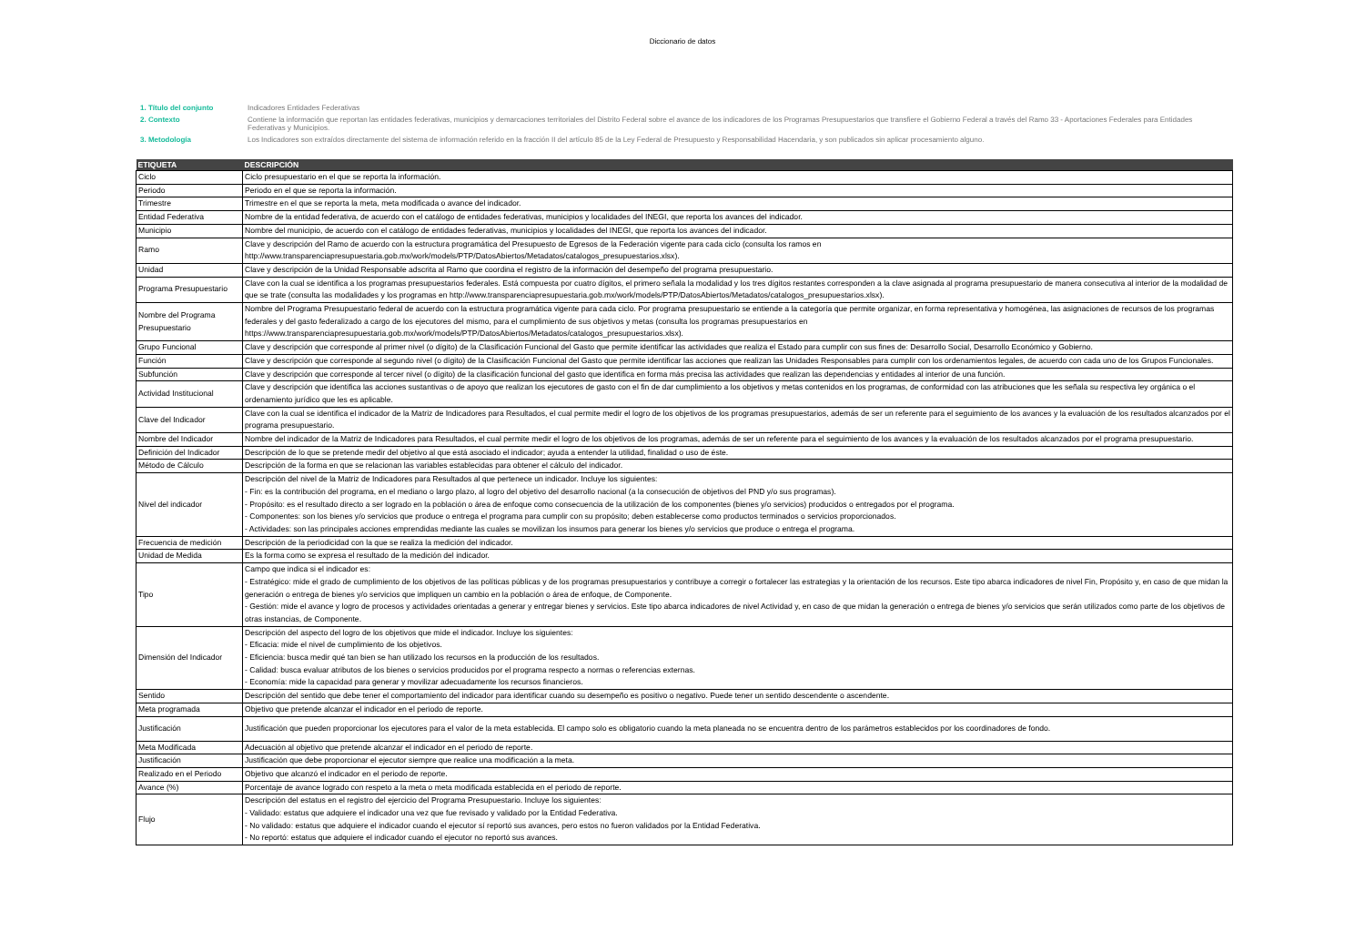Diccionario de datos
| 1. Título del conjunto | Indicadores Entidades Federativas |
| 2. Contexto | Contiene la información que reportan las entidades federativas, municipios y demarcaciones territoriales del Distrito Federal sobre el avance de los indicadores de los Programas Presupuestarios que transfiere el Gobierno Federal a través del Ramo 33 - Aportaciones Federales para Entidades Federativas y Municipios. |
| 3. Metodología | Los Indicadores son extraídos directamente del sistema de información referido en la fracción II del artículo 85 de la Ley Federal de Presupuesto y Responsabilidad Hacendaria, y son publicados sin aplicar procesamiento alguno. |
| ETIQUETA | DESCRIPCIÓN |
| --- | --- |
| Ciclo | Ciclo presupuestario en el que se reporta la información. |
| Periodo | Periodo en el que se reporta la información. |
| Trimestre | Trimestre en el que se reporta la meta, meta modificada o avance del indicador. |
| Entidad Federativa | Nombre de la entidad federativa, de acuerdo con el catálogo de entidades federativas, municipios y localidades del INEGI, que reporta los avances del indicador. |
| Municipio | Nombre del municipio, de acuerdo con el catálogo de entidades federativas, municipios y localidades del INEGI, que reporta los avances del indicador. |
| Ramo | Clave y descripción del Ramo de acuerdo con la estructura programática del Presupuesto de Egresos de la Federación vigente para cada ciclo (consulta los ramos en http://www.transparenciapresupuestaria.gob.mx/work/models/PTP/DatosAbiertos/Metadatos/catalogos_presupuestarios.xlsx). |
| Unidad | Clave y descripción de la Unidad Responsable adscrita al Ramo que coordina el registro de la información del desempeño del programa presupuestario. |
| Programa Presupuestario | Clave con la cual se identifica a los programas presupuestarios federales. Está compuesta por cuatro dígitos, el primero señala la modalidad y los tres dígitos restantes corresponden a la clave asignada al programa presupuestario de manera consecutiva al interior de la modalidad de que se trate (consulta las modalidades y los programas en http://www.transparenciapresupuestaria.gob.mx/work/models/PTP/DatosAbiertos/Metadatos/catalogos_presupuestarios.xlsx). |
| Nombre del Programa Presupuestario | Nombre del Programa Presupuestario federal de acuerdo con la estructura programática vigente para cada ciclo. Por programa presupuestario se entiende a la categoría que permite organizar, en forma representativa y homogénea, las asignaciones de recursos de los programas federales y del gasto federalizado a cargo de los ejecutores del mismo, para el cumplimiento de sus objetivos y metas (consulta los programas presupuestarios en https://www.transparenciapresupuestaria.gob.mx/work/models/PTP/DatosAbiertos/Metadatos/catalogos_presupuestarios.xlsx). |
| Grupo Funcional | Clave y descripción que corresponde al primer nivel (o dígito) de la Clasificación Funcional del Gasto que permite identificar las actividades que realiza el Estado para cumplir con sus fines de: Desarrollo Social, Desarrollo Económico y Gobierno. |
| Función | Clave y descripción que corresponde al segundo nivel (o dígito) de la Clasificación Funcional del Gasto que permite identificar las acciones que realizan las Unidades Responsables para cumplir con los ordenamientos legales, de acuerdo con cada uno de los Grupos Funcionales. |
| Subfunción | Clave y descripción que corresponde al tercer nivel (o dígito) de la clasificación funcional del gasto que identifica en forma más precisa las actividades que realizan las dependencias y entidades al interior de una función. |
| Actividad Institucional | Clave y descripción que identifica las acciones sustantivas o de apoyo que realizan los ejecutores de gasto con el fin de dar cumplimiento a los objetivos y metas contenidos en los programas, de conformidad con las atribuciones que les señala su respectiva ley orgánica o el ordenamiento jurídico que les es aplicable. |
| Clave del Indicador | Clave con la cual se identifica el indicador de la Matriz de Indicadores para Resultados, el cual permite medir el logro de los objetivos de los programas presupuestarios, además de ser un referente para el seguimiento de los avances y la evaluación de los resultados alcanzados por el programa presupuestario. |
| Nombre del Indicador | Nombre del indicador de la Matriz de Indicadores para Resultados, el cual permite medir el logro de los objetivos de los programas, además de ser un referente para el seguimiento de los avances y la evaluación de los resultados alcanzados por el programa presupuestario. |
| Definición del Indicador | Descripción de lo que se pretende medir del objetivo al que está asociado el indicador; ayuda a entender la utilidad, finalidad o uso de éste. |
| Método de Cálculo | Descripción de la forma en que se relacionan las variables establecidas para obtener el cálculo del indicador. |
| Nivel del indicador | Descripción del nivel de la Matriz de Indicadores para Resultados al que pertenece un indicador. Incluye los siguientes: - Fin: es la contribución del programa, en el mediano o largo plazo, al logro del objetivo del desarrollo nacional (a la consecución de objetivos del PND y/o sus programas). - Propósito: es el resultado directo a ser logrado en la población o área de enfoque como consecuencia de la utilización de los componentes (bienes y/o servicios) producidos o entregados por el programa. - Componentes: son los bienes y/o servicios que produce o entrega el programa para cumplir con su propósito; deben establecerse como productos terminados o servicios proporcionados. - Actividades: son las principales acciones emprendidas mediante las cuales se movilizan los insumos para generar los bienes y/o servicios que produce o entrega el programa. |
| Frecuencia de medición | Descripción de la periodicidad con la que se realiza la medición del indicador. |
| Unidad de Medida | Es la forma como se expresa el resultado de la medición del indicador. |
| Tipo | Campo que indica si el indicador es: - Estratégico: mide el grado de cumplimiento de los objetivos de las políticas públicas y de los programas presupuestarios y contribuye a corregir o fortalecer las estrategias y la orientación de los recursos. Este tipo abarca indicadores de nivel Fin, Propósito y, en caso de que midan la generación o entrega de bienes y/o servicios que impliquen un cambio en la población o área de enfoque, de Componente. - Gestión: mide el avance y logro de procesos y actividades orientadas a generar y entregar bienes y servicios. Este tipo abarca indicadores de nivel Actividad y, en caso de que midan la generación o entrega de bienes y/o servicios que serán utilizados como parte de los objetivos de otras instancias, de Componente. |
| Dimensión del Indicador | Descripción del aspecto del logro de los objetivos que mide el indicador. Incluye los siguientes: - Eficacia: mide el nivel de cumplimiento de los objetivos. - Eficiencia: busca medir qué tan bien se han utilizado los recursos en la producción de los resultados. - Calidad: busca evaluar atributos de los bienes o servicios producidos por el programa respecto a normas o referencias externas. - Economía: mide la capacidad para generar y movilizar adecuadamente los recursos financieros. |
| Sentido | Descripción del sentido que debe tener el comportamiento del indicador para identificar cuando su desempeño es positivo o negativo. Puede tener un sentido descendente o ascendente. |
| Meta programada | Objetivo que pretende alcanzar el indicador en el periodo de reporte. |
| Justificación | Justificación que pueden proporcionar los ejecutores para el valor de la meta establecida. El campo solo es obligatorio cuando la meta planeada no se encuentra dentro de los parámetros establecidos por los coordinadores de fondo. |
| Meta Modificada | Adecuación al objetivo que pretende alcanzar el indicador en el periodo de reporte. |
| Justificación | Justificación que debe proporcionar el ejecutor siempre que realice una modificación a la meta. |
| Realizado en el Periodo | Objetivo que alcanzó el indicador en el periodo de reporte. |
| Avance (%) | Porcentaje de avance logrado con respeto a la meta o meta modificada establecida en el periodo de reporte. |
| Flujo | Descripción del estatus en el registro del ejercicio del Programa Presupuestario. Incluye los siguientes: - Validado: estatus que adquiere el indicador una vez que fue revisado y validado por la Entidad Federativa. - No validado: estatus que adquiere el indicador cuando el ejecutor sí reportó sus avances, pero estos no fueron validados por la Entidad Federativa. - No reportó: estatus que adquiere el indicador cuando el ejecutor no reportó sus avances. |